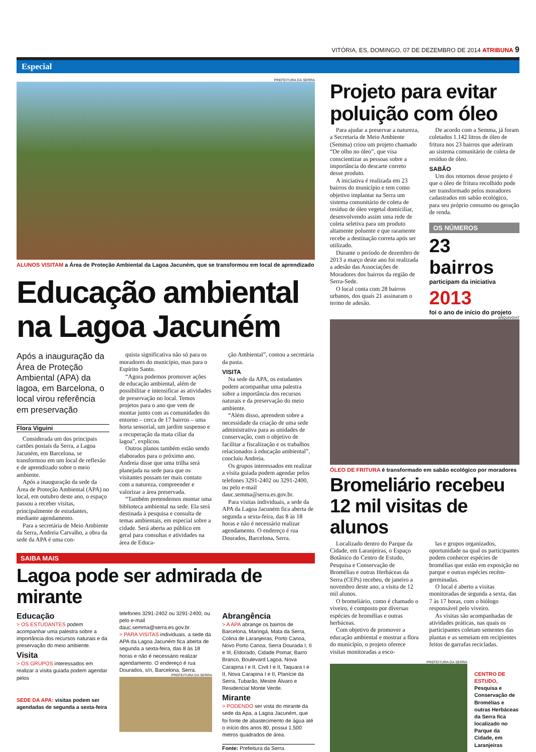VITÓRIA, ES, DOMINGO, 07 DE DEZEMBRO DE 2014 ATRIBUNA 9
Especial
PREFEITURA DA SERRA
ALUNOS VISITAM a Área de Proteção Ambiental da Lagoa Jacuném, que se transformou em local de aprendizado
Educação ambiental na Lagoa Jacuném
Após a inauguração da Área de Proteção Ambiental (APA) da lagoa, em Barcelona, o local virou referência em preservação
Flora Viguini
Considerada um dos principais cartões postais da Serra, a Lagoa Jacuném, em Barcelona, se transformou em um local de reflexão e de aprendizado sobre o meio ambiente.
Após a inauguração da sede da Área de Proteção Ambiental (APA) no local, em outubro deste ano, o espaço passou a receber visitas, principalmente de estudantes, mediante agendamento.
Para a secretária de Meio Ambiente da Serra, Andreia Carvalho, a obra da sede da APA é uma con-
quista significativa não só para os moradores do município, mas para o Espírito Santo.
“Agora podemos promover ações de educação ambiental, além de possibilitar e intensificar as atividades de preservação no local. Temos projetos para o ano que vem de montar junto com as comunidades do entorno – cerca de 17 bairros – uma horta sensorial, um jardim suspenso e a recuperação da mata ciliar da lagoa”, explicou.
Outros planos também estão sendo elaborados para o próximo ano. Andreia disse que uma trilha será planejada na sede para que os visitantes possam ter mais contato com a natureza, compreender e valorizar a área preservada.
“Também pretendemos montar uma biblioteca ambiental na sede. Ela será destinada à pesquisa e consulta de temas ambientais, em especial sobre a cidade. Será aberta ao público em geral para consultas e atividades na área de Educa-
ção Ambiental”, contou a secretária da pasta.
VISITA
Na sede da APA, os estudantes podem acompanhar uma palestra sobre a importância dos recursos naturais e da preservação do meio ambiente.
“Além disso, aprendem sobre a necessidade da criação de uma sede administrativa para as unidades de conservação, com o objetivo de facilitar a fiscalização e os trabalhos relacionados à educação ambiental”, concluiu Andreia.
Os grupos interessados em realizar a visita guiada podem agendar pelos telefones 3291-2402 ou 3291-2400, ou pelo e-mail dauc.semma@serra.es.gov.br.
Para visitas individuais, a sede da APA da Lagoa Jacuném fica aberta de segunda a sexta-feira, das 8 às 18 horas e não é necessário realizar agendamento. O endereço é rua Dourados, Barcelona, Serra.
SAIBA MAIS
Lagoa pode ser admirada de mirante
Educação
> OS ESTUDANTES podem acompanhar uma palestra sobre a importância dos recursos naturais e da preservação do meio ambiente.
Visita
> OS GRUPOS interessados em realizar a visita guiada podem agendar pelos
SEDE DA APA: visitas podem ser agendadas de segunda a sexta-feira
telefones 3291-2402 ou 3291-2400, ou pelo e-mail dauc.semma@serra.es.gov.br.
> PARA VISITAS individuais, a sede da APA da Lagoa Jacuném fica aberta de segunda a sexta-feira, das 8 às 18 horas e não é necessário realizar agendamento. O endereço é rua Dourados, s/n, Barcelona, Serra.
PREFEITURA DA SERRA
Abrangência
> A APA abrange os bairros de Barcelona, Maringá, Mata da Serra, Colina de Laranjeiras, Porto Canoa, Novo Porto Canoa, Serra Dourada I, II e III, Eldorado, Cidade Pomar, Barro Branco, Boulevard Lagoa, Nova Carapina I e II, Civit I e II, Taquara I e II, Nova Carapina I e II, Planície da Serra, Tubarão, Mestre Álvaro e Residencial Monte Verde.
Mirante
> PODENDO ser vista do mirante da sede da Apa, a Lagoa Jacuném, que foi fonte de abastecimento de água até o início dos anos 80, possui 1.500 metros quadrados de área.
Fonte: Prefeitura da Serra.
Projeto para evitar poluição com óleo
Para ajudar a preservar a natureza, a Secretaria de Meio Ambiente (Semma) criou um projeto chamado “De olho no óleo”, que visa conscientizar as pessoas sobre a importância do descarte correto desse produto.
A iniciativa é realizada em 23 bairros do município e tem como objetivo implantar na Serra um sistema comunitário de coleta de resíduo de óleo vegetal domiciliar, desenvolvendo assim uma rede de coleta seletiva para um produto altamente poluente e que raramente recebe a destinação correta após ser utilizado.
Durante o período de dezembro de 2013 a março deste ano foi realizada a adesão das Associações de Moradores dos bairros da região de Serra-Sede.
O local conta com 28 bairros urbanos, dos quais 21 assinaram o termo de adesão.
De acordo com a Semma, já foram coletados 1.142 litros de óleo de fritura nos 23 bairros que aderiram ao sistema comunitário de coleta de resíduo de óleo.
SABÃO
Um dos retornos desse projeto é que o óleo de fritura recolhido pode ser transformado pelos moradores cadastrados em sabão ecológico, para seu próprio consumo ou geração de renda.
OS NÚMEROS
23 bairros
participam da iniciativa
2013
foi o ano de início do projeto
ARQUIVO/AT
ÓLEO DE FRITURA é transformado em sabão ecológico por moradores
Bromeliário recebeu 12 mil visitas de alunos
Localizado dentro do Parque da Cidade, em Laranjeiras, o Espaço Botânico do Centro de Estudo, Pesquisa e Conservação de Bromélias e outras Herbáceas da Serra (CEPs) recebeu, de janeiro a novembro deste ano, a visita de 12 mil alunos.
O bromeliário, como é chamado o viveiro, é composto por diversas espécies de bromélias e outras herbáceas.
Com objetivo de promover a educação ambiental e mostrar a flora do município, o projeto oferece visitas monitoradas a esco-
las e grupos organizados, oportunidade na qual os participantes podem conhecer espécies de bromélias que estão em exposição no parque e outras espécies recém-germinadas.
O local é aberto a visitas monitoradas de segunda a sexta, das 7 às 17 horas, com o biólogo responsável pelo viveiro.
As visitas são acompanhadas de atividades práticas, nas quais os participantes coletam sementes das plantas e as semeiam em recipientes feitos de garrafas recicladas.
PREFEITURA DA SERRA
CENTRO DE ESTUDO, Pesquisa e Conservação de Bromélias e outras Herbáceas da Serra fica localizado no Parque da Cidade, em Laranjeiras